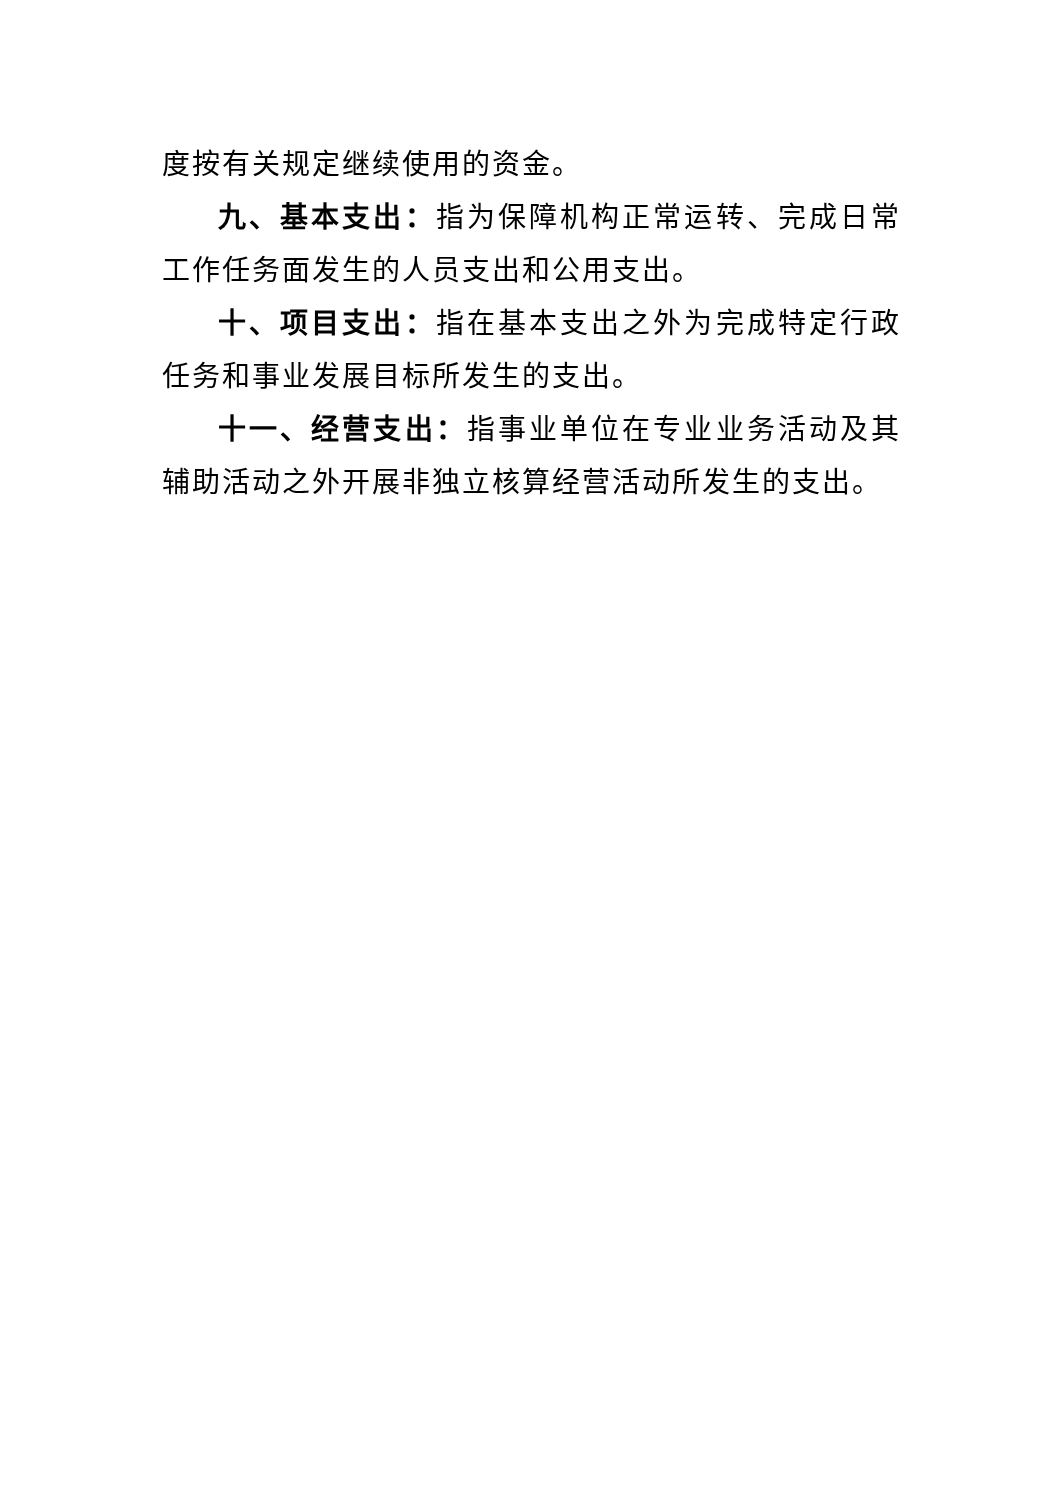度按有关规定继续使用的资金。
九、基本支出：指为保障机构正常运转、完成日常工作任务面发生的人员支出和公用支出。
十、项目支出：指在基本支出之外为完成特定行政任务和事业发展目标所发生的支出。
十一、经营支出：指事业单位在专业业务活动及其辅助活动之外开展非独立核算经营活动所发生的支出。